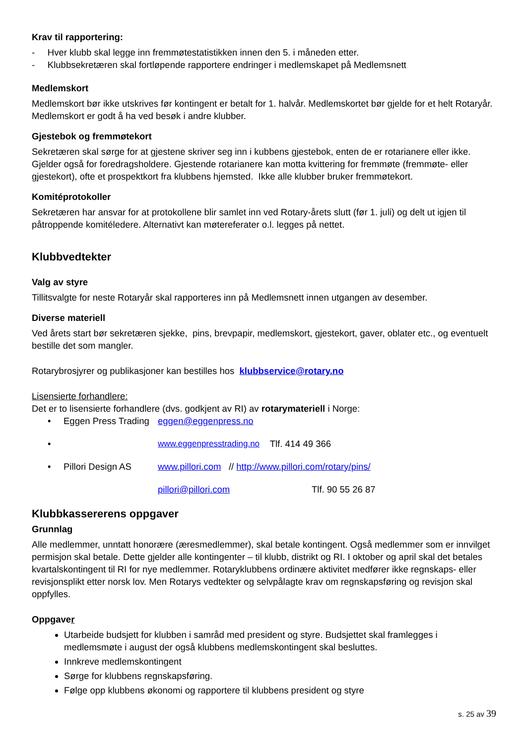Krav til rapportering:
- Hver klubb skal legge inn fremmøtestatistikken innen den 5. i måneden etter.
- Klubbsekretæren skal fortløpende rapportere endringer i medlemskapet på Medlemsnett
Medlemskort
Medlemskort bør ikke utskrives før kontingent er betalt for 1. halvår. Medlemskortet bør gjelde for et helt Rotaryår. Medlemskort er godt å ha ved besøk i andre klubber.
Gjestebok og fremmøtekort
Sekretæren skal sørge for at gjestene skriver seg inn i kubbens gjestebok, enten de er rotarianere eller ikke. Gjelder også for foredragsholdere. Gjestende rotarianere kan motta kvittering for fremmøte (fremmøte- eller gjestekort), ofte et prospektkort fra klubbens hjemsted. Ikke alle klubber bruker fremmøtekort.
Komitéprotokoller
Sekretæren har ansvar for at protokollene blir samlet inn ved Rotary-årets slutt (før 1. juli) og delt ut igjen til påtroppende komitéledere. Alternativt kan møtereferater o.l. legges på nettet.
Klubbvedtekter
Valg av styre
Tillitsvalgte for neste Rotaryår skal rapporteres inn på Medlemsnett innen utgangen av desember.
Diverse materiell
Ved årets start bør sekretæren sjekke, pins, brevpapir, medlemskort, gjestekort, gaver, oblater etc., og eventuelt bestille det som mangler.
Rotarybrosjyrer og publikasjoner kan bestilles hos klubbservice@rotary.no
Lisensierte forhandlere:
Det er to lisensierte forhandlere (dvs. godkjent av RI) av rotarymateriell i Norge:
• Eggen Press Trading eggen@eggenpress.no
• www.eggenpresstrading.no Tlf. 414 49 366
• Pillori Design AS www.pillori.com // http://www.pillori.com/rotary/pins/
pillori@pillori.com Tlf. 90 55 26 87
Klubbkassererens oppgaver
Grunnlag
Alle medlemmer, unntatt honorære (æresmedlemmer), skal betale kontingent. Også medlemmer som er innvilget permisjon skal betale. Dette gjelder alle kontingenter – til klubb, distrikt og RI. I oktober og april skal det betales kvartalskontingent til RI for nye medlemmer. Rotaryklubbens ordinære aktivitet medfører ikke regnskaps- eller revisjonsplikt etter norsk lov. Men Rotarys vedtekter og selvpålagte krav om regnskapsføring og revisjon skal oppfylles.
Oppgaver
Utarbeide budsjett for klubben i samråd med president og styre. Budsjettet skal framlegges i medlemsmøte i august der også klubbens medlemskontingent skal besluttes.
Innkreve medlemskontingent
Sørge for klubbens regnskapsføring.
Følge opp klubbens økonomi og rapportere til klubbens president og styre
s. 25 av 39